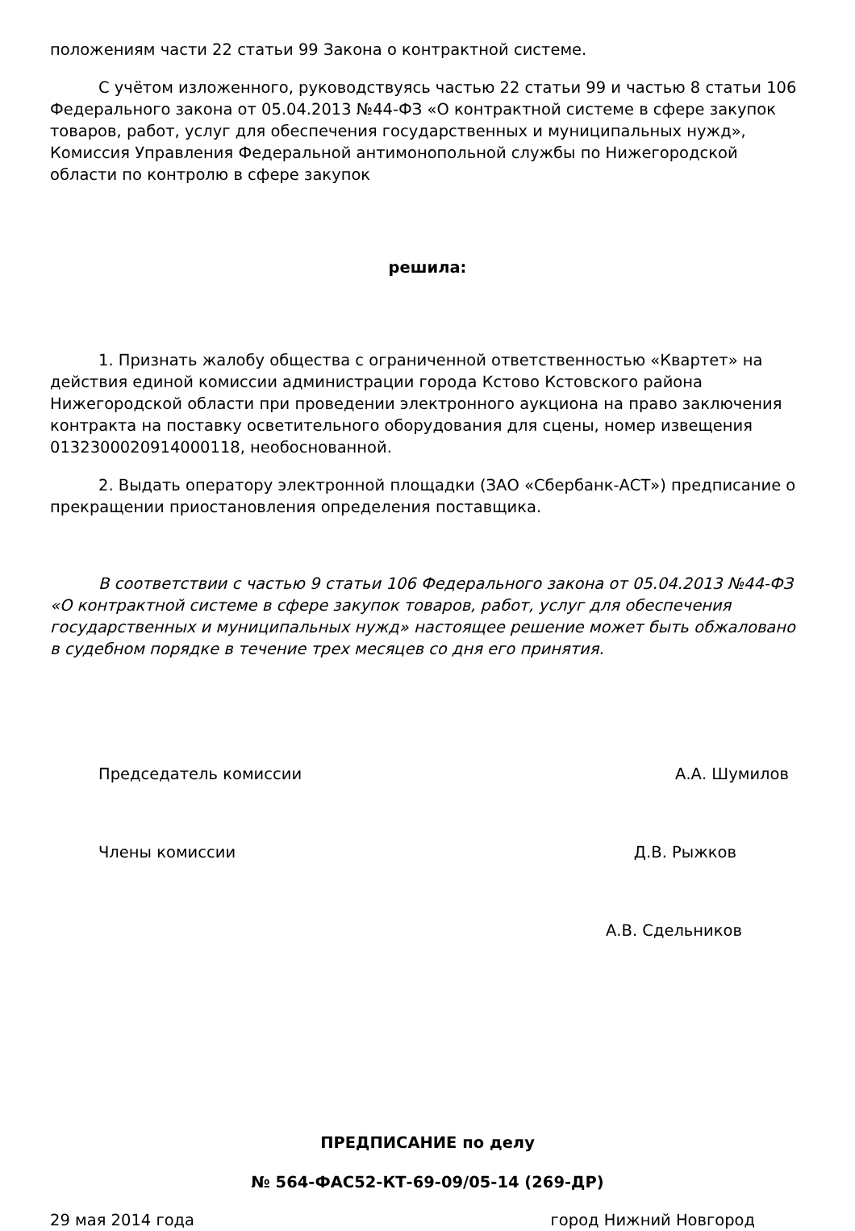положениям части 22 статьи 99 Закона о контрактной системе.
С учётом изложенного, руководствуясь частью 22 статьи 99 и частью 8 статьи 106 Федерального закона от 05.04.2013 №44-ФЗ «О контрактной системе в сфере закупок товаров, работ, услуг для обеспечения государственных и муниципальных нужд», Комиссия Управления Федеральной антимонопольной службы по Нижегородской области по контролю в сфере закупок
решила:
1. Признать жалобу общества с ограниченной ответственностью «Квартет» на действия единой комиссии администрации города Кстово Кстовского района Нижегородской области при проведении электронного аукциона на право заключения контракта на поставку осветительного оборудования для сцены, номер извещения 0132300020914000118, необоснованной.
2. Выдать оператору электронной площадки (ЗАО «Сбербанк-АСТ») предписание о прекращении приостановления определения поставщика.
В соответствии с частью 9 статьи 106 Федерального закона от 05.04.2013 №44-ФЗ «О контрактной системе в сфере закупок товаров, работ, услуг для обеспечения государственных и муниципальных нужд» настоящее решение может быть обжаловано в судебном порядке в течение трех месяцев со дня его принятия.
Председатель комиссии А.А. Шумилов
Члены комиссии Д.В. Рыжков
А.В. Сдельников
ПРЕДПИСАНИЕ по делу
№ 564-ФАС52-КТ-69-09/05-14 (269-ДР)
29 мая 2014 года город Нижний Новгород